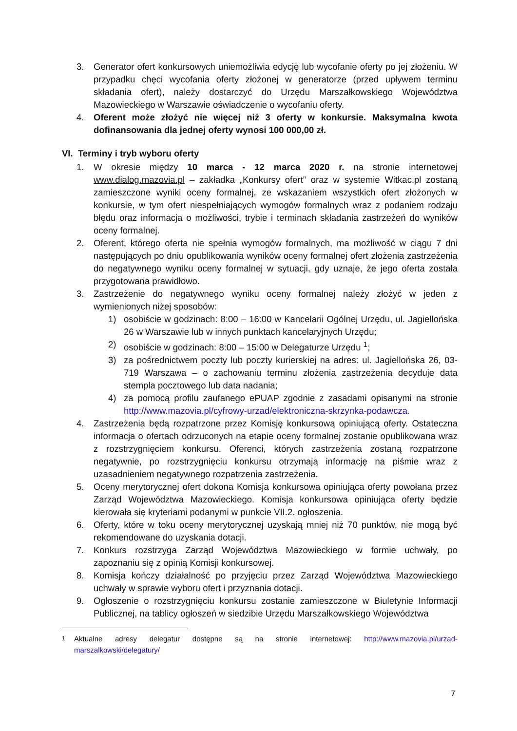3. Generator ofert konkursowych uniemożliwia edycję lub wycofanie oferty po jej złożeniu. W przypadku chęci wycofania oferty złożonej w generatorze (przed upływem terminu składania ofert), należy dostarczyć do Urzędu Marszałkowskiego Województwa Mazowieckiego w Warszawie oświadczenie o wycofaniu oferty.
4. Oferent może złożyć nie więcej niż 3 oferty w konkursie. Maksymalna kwota dofinansowania dla jednej oferty wynosi 100 000,00 zł.
VI. Terminy i tryb wyboru oferty
1. W okresie między 10 marca - 12 marca 2020 r. na stronie internetowej www.dialog.mazovia.pl – zakładka „Konkursy ofert” oraz w systemie Witkac.pl zostaną zamieszczone wyniki oceny formalnej, ze wskazaniem wszystkich ofert złożonych w konkursie, w tym ofert niespełniających wymogów formalnych wraz z podaniem rodzaju błędu oraz informacja o możliwości, trybie i terminach składania zastrzeżeń do wyników oceny formalnej.
2. Oferent, którego oferta nie spełnia wymogów formalnych, ma możliwość w ciągu 7 dni następujących po dniu opublikowania wyników oceny formalnej ofert złożenia zastrzeżenia do negatywnego wyniku oceny formalnej w sytuacji, gdy uznaje, że jego oferta została przygotowana prawidłowo.
3. Zastrzeżenie do negatywnego wyniku oceny formalnej należy złożyć w jeden z wymienionych niżej sposobów:
1) osobiście w godzinach: 8:00 – 16:00 w Kancelarii Ogólnej Urzędu, ul. Jagiellońska 26 w Warszawie lub w innych punktach kancelaryjnych Urzędu;
2) osobiście w godzinach: 8:00 – 15:00 w Delegaturze Urzędu <sup>1</sup>;
3) za pośrednictwem poczty lub poczty kurierskiej na adres: ul. Jagiellońska 26, 03-719 Warszawa – o zachowaniu terminu złożenia zastrzeżenia decyduje data stempla pocztowego lub data nadania;
4) za pomocą profilu zaufanego ePUAP zgodnie z zasadami opisanymi na stronie http://www.mazovia.pl/cyfrowy-urzad/elektroniczna-skrzynka-podawcza.
4. Zastrzeżenia będą rozpatrzone przez Komisję konkursową opiniującą oferty. Ostateczna informacja o ofertach odrzuconych na etapie oceny formalnej zostanie opublikowana wraz z rozstrzygnięciem konkursu. Oferenci, których zastrzeżenia zostaną rozpatrzone negatywnie, po rozstrzygnięciu konkursu otrzymają informację na piśmie wraz z uzasadnieniem negatywnego rozpatrzenia zastrzeżenia.
5. Oceny merytorycznej ofert dokona Komisja konkursowa opiniująca oferty powołana przez Zarząd Województwa Mazowieckiego. Komisja konkursowa opiniująca oferty będzie kierowała się kryteriami podanymi w punkcie VII.2. ogłoszenia.
6. Oferty, które w toku oceny merytorycznej uzyskają mniej niż 70 punktów, nie mogą być rekomendowane do uzyskania dotacji.
7. Konkurs rozstrzyga Zarząd Województwa Mazowieckiego w formie uchwały, po zapoznaniu się z opinią Komisji konkursowej.
8. Komisja kończy działalność po przyjęciu przez Zarząd Województwa Mazowieckiego uchwały w sprawie wyboru ofert i przyznania dotacji.
9. Ogłoszenie o rozstrzygnięciu konkursu zostanie zamieszczone w Biuletynie Informacji Publicznej, na tablicy ogłoszeń w siedzibie Urzędu Marszałkowskiego Województwa
<sup>1</sup> Aktualne adresy delegatur dostępne są na stronie internetowej: http://www.mazovia.pl/urzad-marszalkowski/delegatury/
7